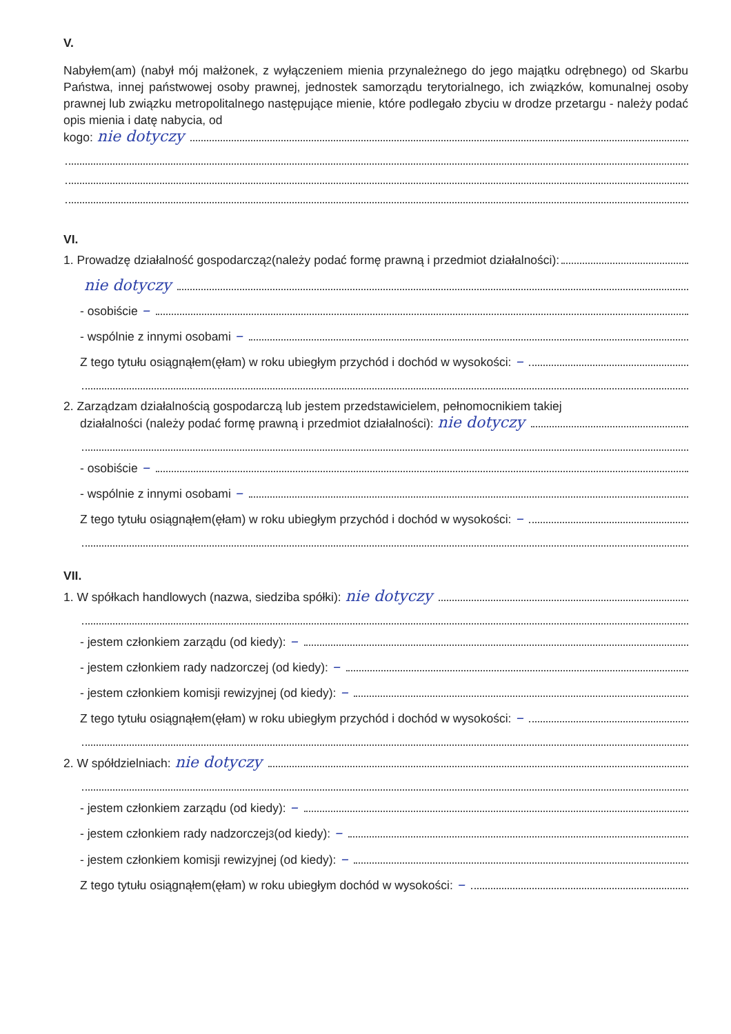V.
Nabyłem(am) (nabył mój małżonek, z wyłączeniem mienia przynależnego do jego majątku odrębnego) od Skarbu Państwa, innej państwowej osoby prawnej, jednostek samorządu terytorialnego, ich związków, komunalnej osoby prawnej lub związku metropolitalnego następujące mienie, które podlegało zbyciu w drodze przetargu - należy podać opis mienia i datę nabycia, od
kogo: nie dotyczy
VI.
1. Prowadzę działalność gospodarczą<sup>2</sup> (należy podać formę prawną i przedmiot działalności):
nie dotyczy
- osobiście –
- wspólnie z innymi osobami –
Z tego tytułu osiągnąłem(ęłam) w roku ubiegłym przychód i dochód w wysokości: –
2. Zarządzam działalnością gospodarczą lub jestem przedstawicielem, pełnomocnikiem takiej
działalności (należy podać formę prawną i przedmiot działalności): nie dotyczy
- osobiście –
- wspólnie z innymi osobami –
Z tego tytułu osiągnąłem(ęłam) w roku ubiegłym przychód i dochód w wysokości: –
VII.
1. W spółkach handlowych (nazwa, siedziba spółki): nie dotyczy
- jestem członkiem zarządu (od kiedy): –
- jestem członkiem rady nadzorczej (od kiedy): –
- jestem członkiem komisji rewizyjnej (od kiedy): –
Z tego tytułu osiągnąłem(ęłam) w roku ubiegłym przychód i dochód w wysokości: –
2. W spółdzielniach: nie dotyczy
- jestem członkiem zarządu (od kiedy): –
- jestem członkiem rady nadzorczej<sup>3</sup> (od kiedy): –
- jestem członkiem komisji rewizyjnej (od kiedy): –
Z tego tytułu osiągnąłem(ęłam) w roku ubiegłym dochód w wysokości: –